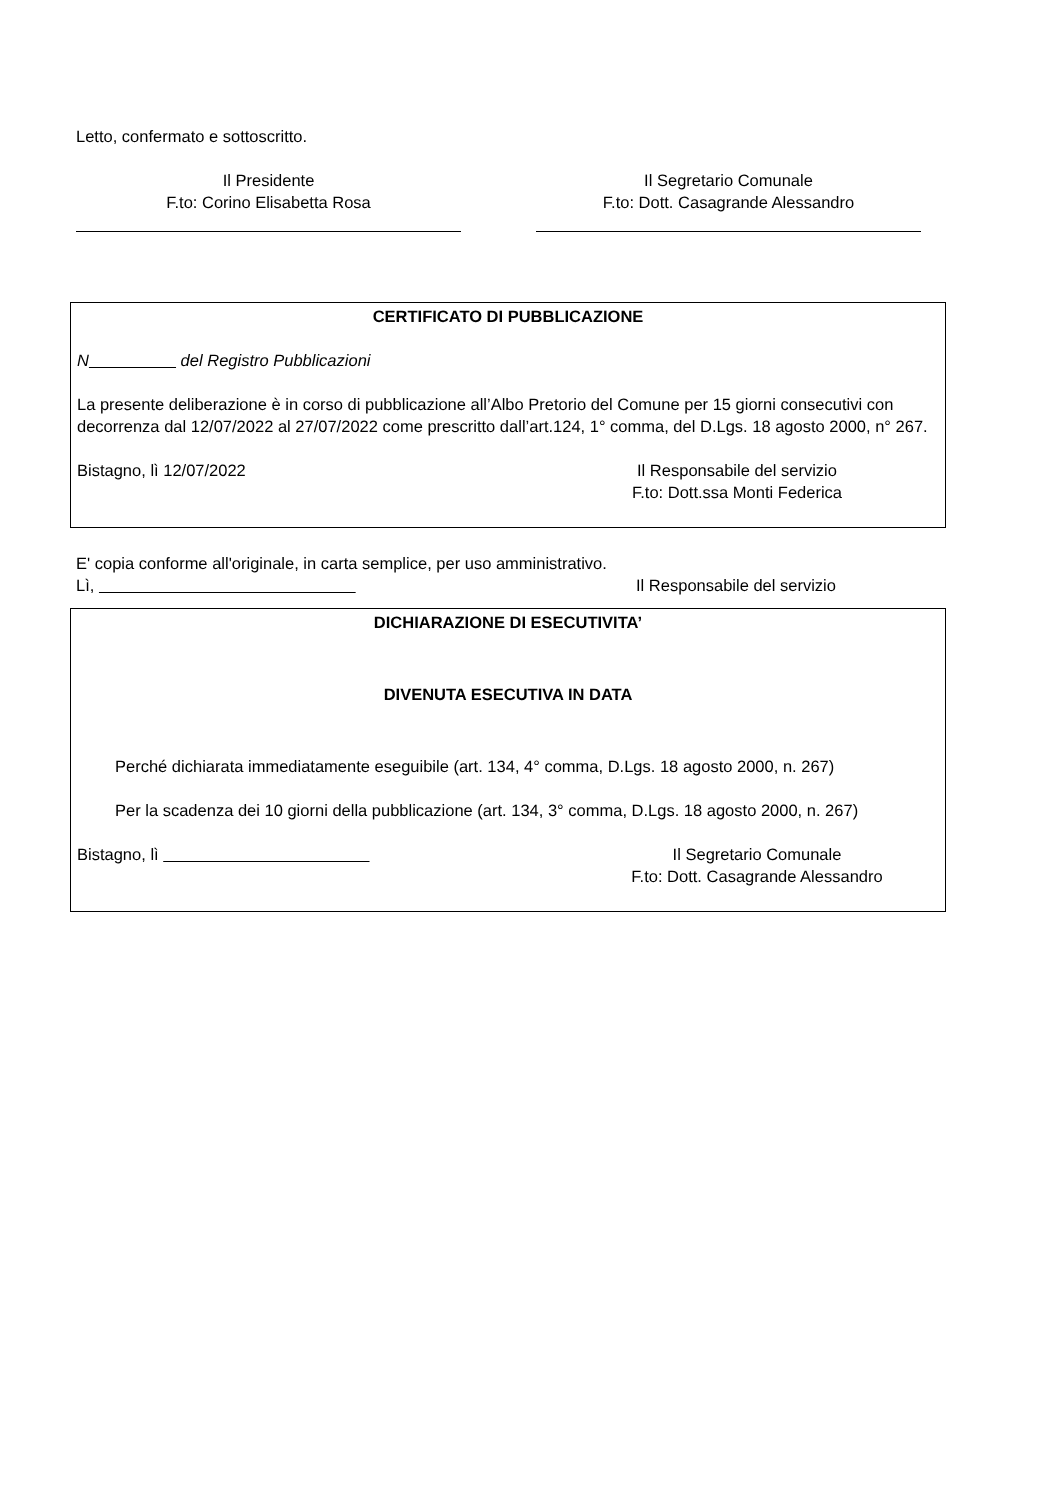Letto, confermato e sottoscritto.
Il Presidente
F.to: Corino Elisabetta Rosa
Il Segretario Comunale
F.to: Dott. Casagrande Alessandro
CERTIFICATO DI PUBBLICAZIONE
N del Registro Pubblicazioni
La presente deliberazione è in corso di pubblicazione all’Albo Pretorio del Comune per 15 giorni consecutivi con decorrenza dal 12/07/2022 al 27/07/2022 come prescritto dall’art.124, 1° comma, del D.Lgs. 18 agosto 2000, n° 267.
Bistagno, lì 12/07/2022 Il Responsabile del servizio
F.to: Dott.ssa Monti Federica
E' copia conforme all'originale, in carta semplice, per uso amministrativo.
Lì, Il Responsabile del servizio
DICHIARAZIONE DI ESECUTIVITA’
DIVENUTA ESECUTIVA IN DATA
Perché dichiarata immediatamente eseguibile (art. 134, 4° comma, D.Lgs. 18 agosto 2000, n. 267)
Per la scadenza dei 10 giorni della pubblicazione (art. 134, 3° comma, D.Lgs. 18 agosto 2000, n. 267)
Bistagno, lì Il Segretario Comunale
F.to: Dott. Casagrande Alessandro